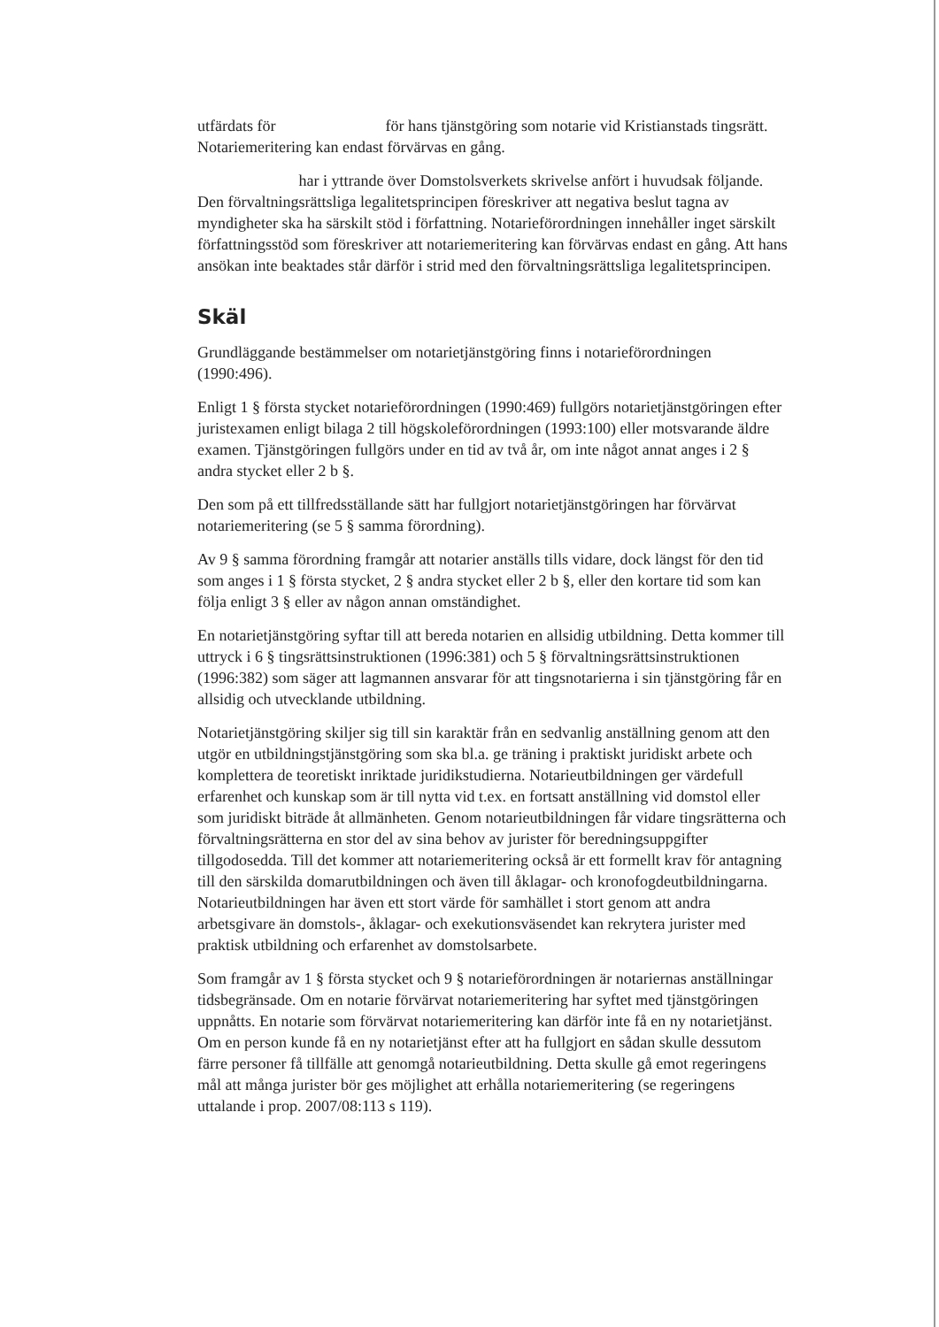utfärdats för för hans tjänstgöring som notarie vid Kristianstads tingsrätt. Notariemeritering kan endast förvärvas en gång.
har i yttrande över Domstolsverkets skrivelse anfört i huvudsak följande. Den förvaltningsrättsliga legalitetsprincipen föreskriver att negativa beslut tagna av myndigheter ska ha särskilt stöd i författning. Notarie­förordningen innehåller inget särskilt författningsstöd som föreskriver att notariemeritering kan förvärvas endast en gång. Att hans ansökan inte beaktades står därför i strid med den förvaltningsrättsliga legalitetsprincipen.
Skäl
Grundläggande bestämmelser om notarietjänstgöring finns i notarieförordningen (1990:496).
Enligt 1 § första stycket notarieförordningen (1990:469) fullgörs notarie­tjänstgöringen efter juristexamen enligt bilaga 2 till högskoleförordningen (1993:100) eller motsvarande äldre examen. Tjänstgöringen fullgörs under en tid av två år, om inte något annat anges i 2 § andra stycket eller 2 b §.
Den som på ett tillfredsställande sätt har fullgjort notarietjänstgöringen har för­värvat notariemeritering (se 5 § samma förordning).
Av 9 § samma förordning framgår att notarier anställs tills vidare, dock längst för den tid som anges i 1 § första stycket, 2 § andra stycket eller 2 b §, eller den kor­tare tid som kan följa enligt 3 § eller av någon annan omständighet.
En notarietjänstgöring syftar till att bereda notarien en allsidig utbildning. Detta kommer till uttryck i 6 § tingsrättsinstruktionen (1996:381) och 5 § förvaltnings­rättsinstruktionen (1996:382) som säger att lagmannen ansvarar för att tingsnota­rierna i sin tjänstgöring får en allsidig och utvecklande utbildning.
Notarietjänstgöring skiljer sig till sin karaktär från en sedvanlig anställning genom att den utgör en utbildningstjänstgöring som ska bl.a. ge träning i praktiskt juridiskt arbete och komplettera de teoretiskt inriktade juridikstudierna. Notarieutbildningen ger värdefull erfarenhet och kunskap som är till nytta vid t.ex. en fortsatt anställning vid domstol eller som juridiskt biträde åt allmänheten. Genom notarieutbildningen får vidare tingsrätterna och förvaltningsrätterna en stor del av sina behov av jurister för beredningsuppgifter tillgodosedda. Till det kommer att notariemeritering också är ett formellt krav för antagning till den särskilda domarutbildningen och även till åklagar- och kronofogde­utbildningarna. Notarieutbildningen har även ett stort värde för samhället i stort genom att andra arbetsgivare än domstols-, åklagar- och exekutionsväsendet kan rekrytera jurister med praktisk utbildning och erfarenhet av domstolsarbete.
Som framgår av 1 § första stycket och 9 § notarieförordningen är notariernas anställningar tidsbegränsade. Om en notarie förvärvat notariemeritering har syftet med tjänstgöringen uppnåtts. En notarie som förvärvat notariemeritering kan därför inte få en ny notarietjänst. Om en person kunde få en ny notarietjänst efter att ha fullgjort en sådan skulle dessutom färre personer få tillfälle att genomgå notarieutbildning. Detta skulle gå emot regeringens mål att många jurister bör ges möjlighet att erhålla notariemeritering (se regeringens uttalande i prop. 2007/08:113 s 119).